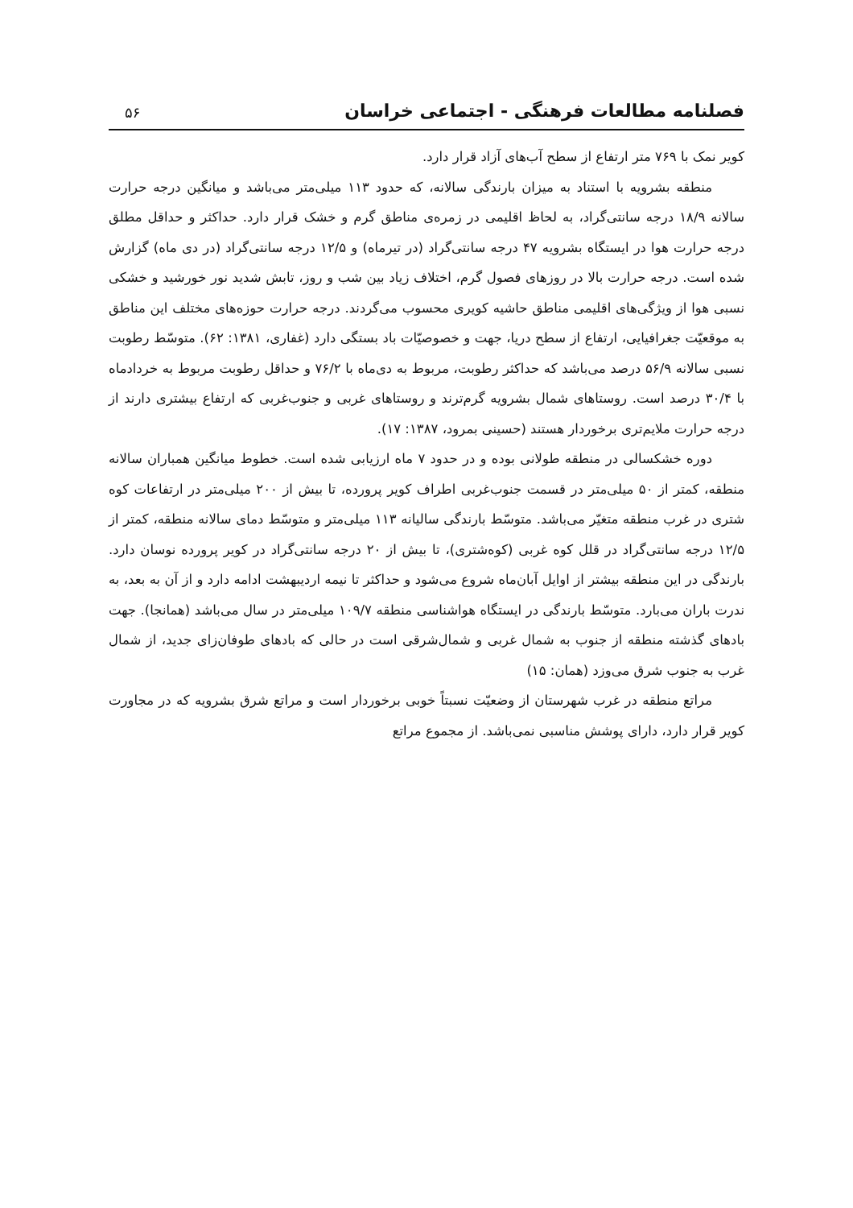فصلنامه مطالعات فرهنگی - اجتماعی خراسان
۵۶
کویر نمک با ۷۶۹ متر ارتفاع از سطح آب‌های آزاد قرار دارد.
منطقه بشرویه با استناد به میزان بارندگی سالانه، که حدود ۱۱۳ میلی‌متر می‌باشد و میانگین درجه حرارت سالانه ۱۸/۹ درجه سانتی‌گراد، به لحاظ اقلیمی در زمره‌ی مناطق گرم و خشک قرار دارد. حداکثر و حداقل مطلق درجه حرارت هوا در ایستگاه بشرویه ۴۷ درجه سانتی‌گراد (در تیرماه) و ۱۲/۵ درجه سانتی‌گراد (در دی ماه) گزارش شده است. درجه حرارت بالا در روزهای فصول گرم، اختلاف زیاد بین شب و روز، تابش شدید نور خورشید و خشکی نسبی هوا از ویژگی‌های اقلیمی مناطق حاشیه کویری محسوب می‌گردند. درجه حرارت حوزه‌های مختلف این مناطق به موقعیّت جغرافیایی، ارتفاع از سطح دریا، جهت و خصوصیّات باد بستگی دارد (غفاری، ۱۳۸۱: ۶۲). متوسّط رطوبت نسبی سالانه ۵۶/۹ درصد می‌باشد که حداکثر رطوبت، مربوط به دی‌ماه با ۷۶/۲ و حداقل رطوبت مربوط به خردادماه با ۳۰/۴ درصد است. روستاهای شمال بشرویه گرم‌ترند و روستاهای غربی و جنوب‌غربی که ارتفاع بیشتری دارند از درجه حرارت ملایم‌تری برخوردار هستند (حسینی بمرود، ۱۳۸۷: ۱۷).
دوره خشکسالی در منطقه طولانی بوده و در حدود ۷ ماه ارزیابی شده است. خطوط میانگین همباران سالانه منطقه، کمتر از ۵۰ میلی‌متر در قسمت جنوب‌غربی اطراف کویر پرورده، تا بیش از ۲۰۰ میلی‌متر در ارتفاعات کوه شتری در غرب منطقه متغیّر می‌باشد. متوسّط بارندگی سالیانه ۱۱۳ میلی‌متر و متوسّط دمای سالانه منطقه، کمتر از ۱۲/۵ درجه سانتی‌گراد در قلل کوه غربی (کوه‌شتری)، تا بیش از ۲۰ درجه سانتی‌گراد در کویر پرورده نوسان دارد. بارندگی در این منطقه بیشتر از اوایل آبان‌ماه شروع می‌شود و حداکثر تا نیمه اردیبهشت ادامه دارد و از آن به بعد، به ندرت باران می‌بارد. متوسّط بارندگی در ایستگاه هواشناسی منطقه ۱۰۹/۷ میلی‌متر در سال می‌باشد (همانجا). جهت بادهای گذشته منطقه از جنوب به شمال غربی و شمال‌شرقی است در حالی که بادهای طوفان‌زای جدید، از شمال غرب به جنوب شرق می‌وزد (همان: ۱۵)
مراتع منطقه در غرب شهرستان از وضعیّت نسبتاً خوبی برخوردار است و مراتع شرق بشرویه که در مجاورت کویر قرار دارد، دارای پوشش مناسبی نمی‌باشد. از مجموع مراتع